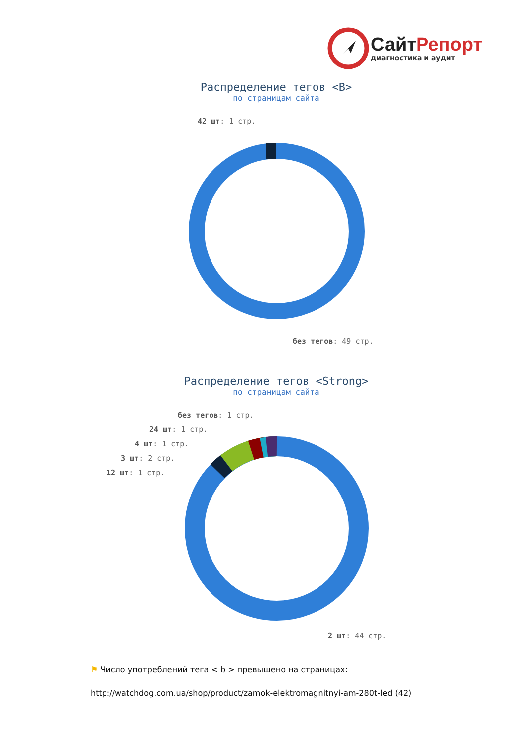СайтРепорт
диагностика и аудит
Распределение тегов <B>
по страницам сайта
42 шт: 1 стр.
без тегов: 49 стр.
Распределение тегов <Strong>
по страницам сайта
без тегов: 1 стр.
24 шт: 1 стр.
4 шт: 1 стр.
3 шт: 2 стр.
12 шт: 1 стр.
2 шт: 44 стр.
⚑ Число употреблений тега < b > превышено на страницах:
http://watchdog.com.ua/shop/product/zamok-elektromagnitnyi-am-280t-led (42)